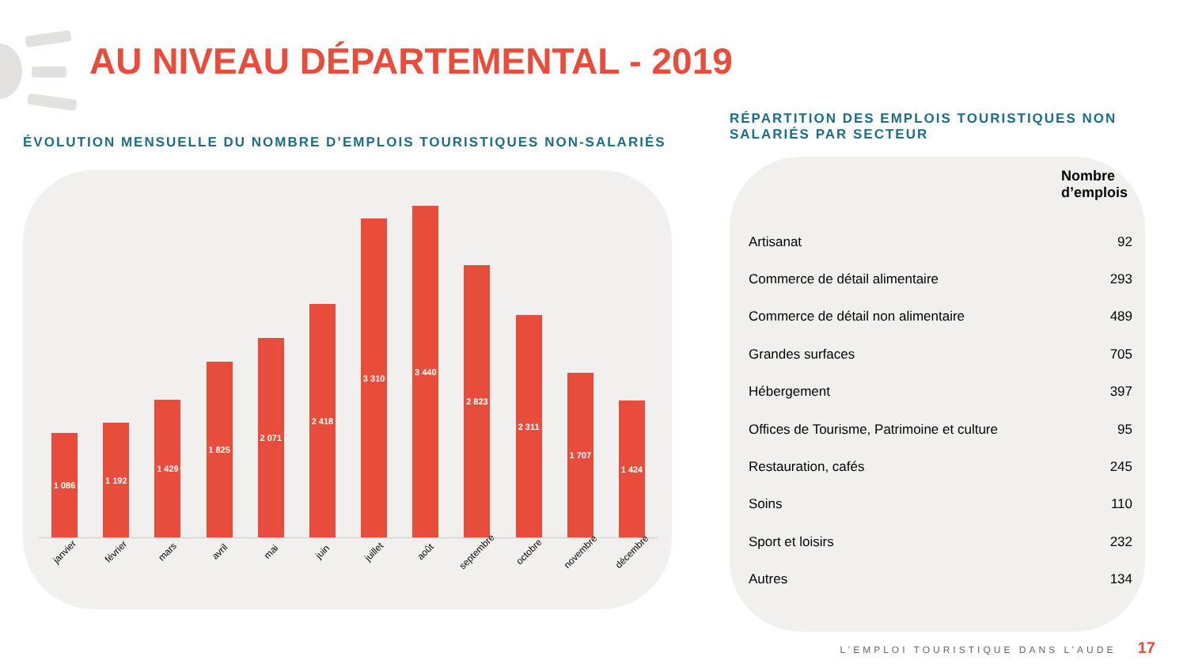AU NIVEAU DÉPARTEMENTAL - 2019
ÉVOLUTION MENSUELLE DU NOMBRE D’EMPLOIS TOURISTIQUES NON-SALARIÉS
1 086
1 192
1 429
1 825
2 071
2 418
3 310
3 440
2 823
2 311
1 707
1 424
janvier février mars avril mai juin juillet août septembre octobre novembre décembre
RÉPARTITION DES EMPLOIS TOURISTIQUES NON SALARIÉS PAR SECTEUR
| | Nombre d’emplois |
| --- | --- |
| Artisanat | 92 |
| Commerce de détail alimentaire | 293 |
| Commerce de détail non alimentaire | 489 |
| Grandes surfaces | 705 |
| Hébergement | 397 |
| Offices de Tourisme, Patrimoine et culture | 95 |
| Restauration, cafés | 245 |
| Soins | 110 |
| Sport et loisirs | 232 |
| Autres | 134 |
L’EMPLOI TOURISTIQUE DANS L’AUDE 17